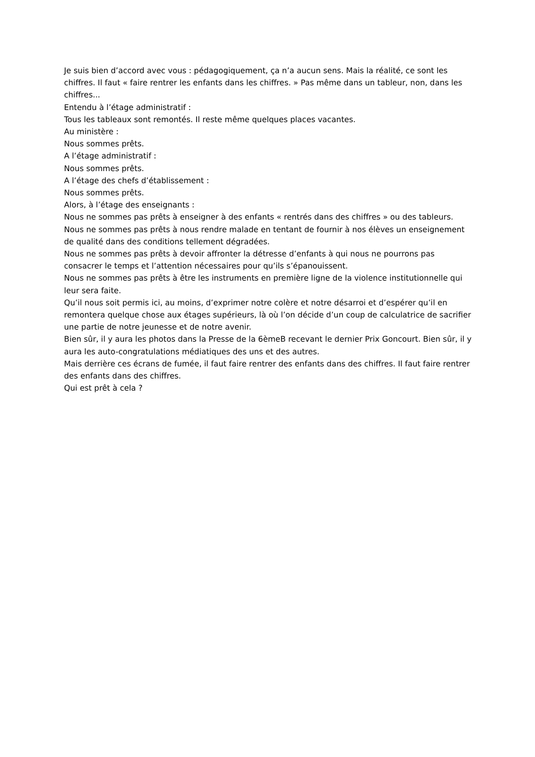Je suis bien d’accord avec vous : pédagogiquement, ça n’a aucun sens. Mais la réalité, ce sont les chiffres. Il faut « faire rentrer les enfants dans les chiffres. » Pas même dans un tableur, non, dans les chiffres...
Entendu à l’étage administratif :
Tous les tableaux sont remontés. Il reste même quelques places vacantes.
Au ministère :
Nous sommes prêts.
A l’étage administratif :
Nous sommes prêts.
A l’étage des chefs d’établissement :
Nous sommes prêts.
Alors, à l’étage des enseignants :
Nous ne sommes pas prêts à enseigner à des enfants « rentrés dans des chiffres » ou des tableurs.
Nous ne sommes pas prêts à nous rendre malade en tentant de fournir à nos élèves un enseignement de qualité dans des conditions tellement dégradées.
Nous ne sommes pas prêts à devoir affronter la détresse d’enfants à qui nous ne pourrons pas consacrer le temps et l’attention nécessaires pour qu’ils s’épanouissent.
Nous ne sommes pas prêts à être les instruments en première ligne de la violence institutionnelle qui leur sera faite.
Qu’il nous soit permis ici, au moins, d’exprimer notre colère et notre désarroi et d’espérer qu’il en remontera quelque chose aux étages supérieurs, là où l’on décide d’un coup de calculatrice de sacrifier une partie de notre jeunesse et de notre avenir.
Bien sûr, il y aura les photos dans la Presse de la 6èmeB recevant le dernier Prix Goncourt. Bien sûr, il y aura les auto-congratulations médiatiques des uns et des autres.
Mais derrière ces écrans de fumée, il faut faire rentrer des enfants dans des chiffres. Il faut faire rentrer des enfants dans des chiffres.
Qui est prêt à cela ?